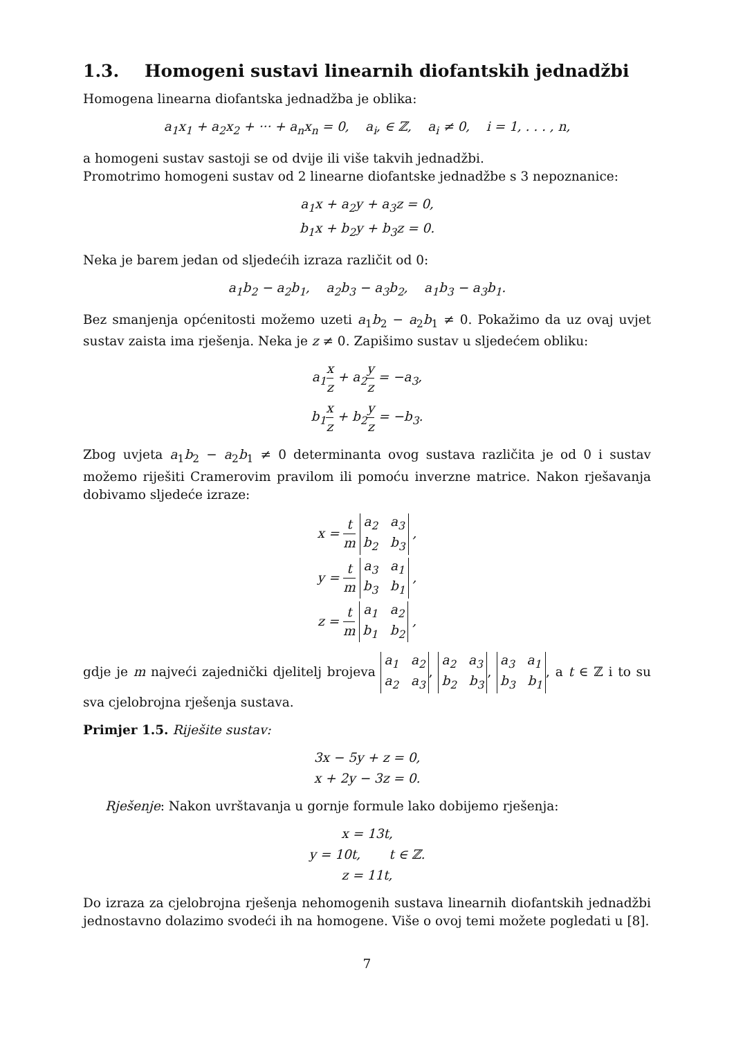1.3. Homogeni sustavi linearnih diofantskih jednadžbi
Homogena linearna diofantska jednadžba je oblika:
a<sub>1</sub>x<sub>1</sub> + a<sub>2</sub>x<sub>2</sub> + ··· + a<sub>n</sub>x<sub>n</sub> = 0, a<sub>i</sub>, ∈ ℤ, a<sub>i</sub> ≠ 0, i = 1, . . . , n,
a homogeni sustav sastoji se od dvije ili više takvih jednadžbi.
Promotrimo homogeni sustav od 2 linearne diofantske jednadžbe s 3 nepoznanice:
a<sub>1</sub>x + a<sub>2</sub>y + a<sub>3</sub>z = 0,
b<sub>1</sub>x + b<sub>2</sub>y + b<sub>3</sub>z = 0.
Neka je barem jedan od sljedećih izraza različit od 0:
a<sub>1</sub>b<sub>2</sub> − a<sub>2</sub>b<sub>1</sub>, a<sub>2</sub>b<sub>3</sub> − a<sub>3</sub>b<sub>2</sub>, a<sub>1</sub>b<sub>3</sub> − a<sub>3</sub>b<sub>1</sub>.
Bez smanjenja općenitosti možemo uzeti a<sub>1</sub>b<sub>2</sub> − a<sub>2</sub>b<sub>1</sub> ≠ 0. Pokažimo da uz ovaj uvjet sustav zaista ima rješenja. Neka je z ≠ 0. Zapišimo sustav u sljedećem obliku:
a<sub>1</sub>x z + a<sub>2</sub>y z = −a<sub>3</sub>,
b<sub>1</sub>x z + b<sub>2</sub>y z = −b<sub>3</sub>.
Zbog uvjeta a<sub>1</sub>b<sub>2</sub> − a<sub>2</sub>b<sub>1</sub> ≠ 0 determinanta ovog sustava različita je od 0 i sustav možemo riješiti Cramerovim pravilom ili pomoću inverzne matrice. Nakon rješavanja dobivamo sljedeće izraze:
x = t m a<sub>2</sub> a<sub>3</sub>
b<sub>2</sub> b<sub>3</sub> ,
y = t m a<sub>3</sub> a<sub>1</sub>
b<sub>3</sub> b<sub>1</sub> ,
z = t m a<sub>1</sub> a<sub>2</sub>
b<sub>1</sub> b<sub>2</sub> ,
gdje je m najveći zajednički djelitelj brojeva a<sub>1</sub> a<sub>2</sub>
a<sub>2</sub> a<sub>3</sub>, a<sub>2</sub> a<sub>3</sub>
b<sub>2</sub> b<sub>3</sub>, a<sub>3</sub> a<sub>1</sub>
b<sub>3</sub> b<sub>1</sub>, a t ∈ ℤ i to su sva cjelobrojna rješenja sustava.
Primjer 1.5. Riješite sustav:
3x − 5y + z = 0,
x + 2y − 3z = 0.
Rješenje: Nakon uvrštavanja u gornje formule lako dobijemo rješenja:
x = 13t,
y = 10t, t ∈ ℤ.
z = 11t,
Do izraza za cjelobrojna rješenja nehomogenih sustava linearnih diofantskih jednadžbi jednostavno dolazimo svodeći ih na homogene. Više o ovoj temi možete pogledati u [8].
7